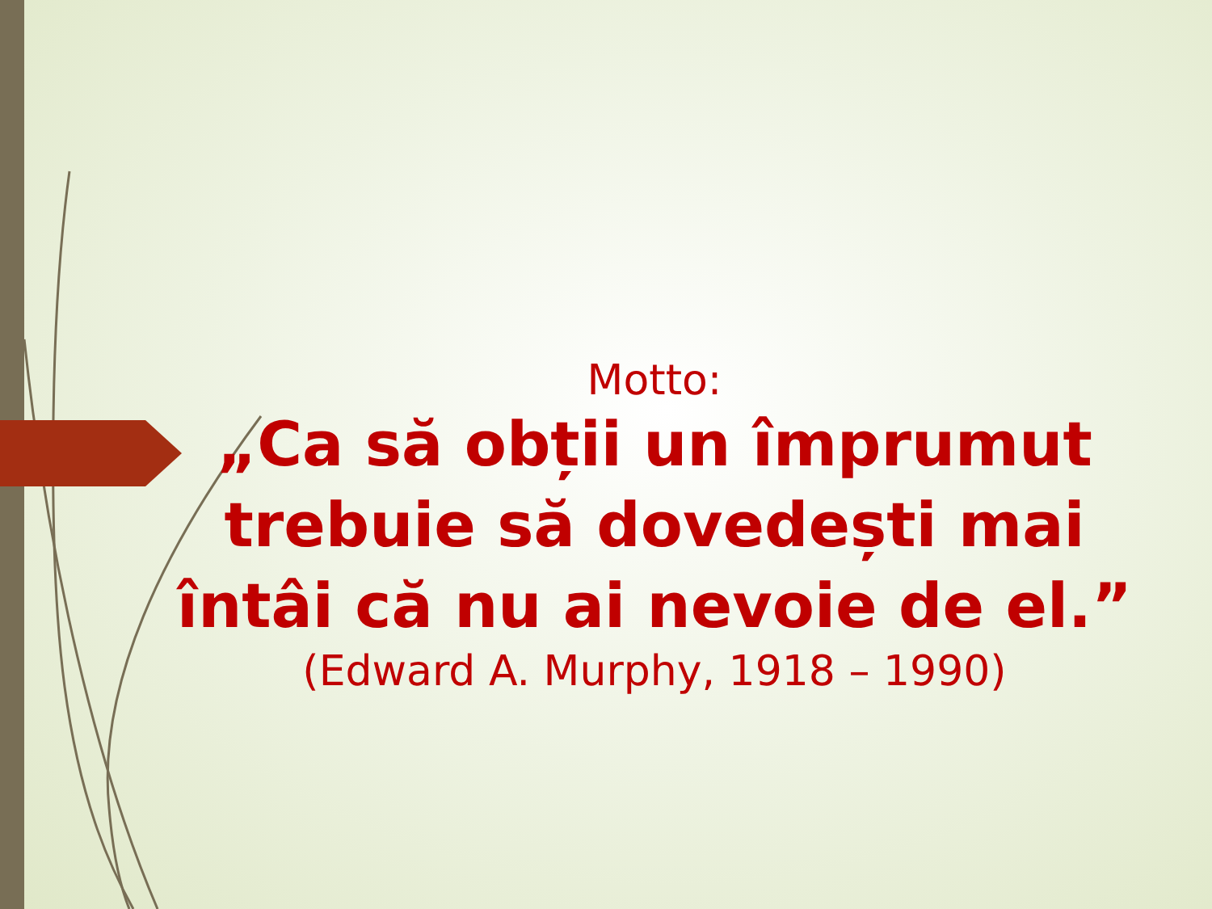Motto:
„Ca să obții un împrumut trebuie să dovedești mai întâi că nu ai nevoie de el.”
(Edward A. Murphy, 1918 – 1990)